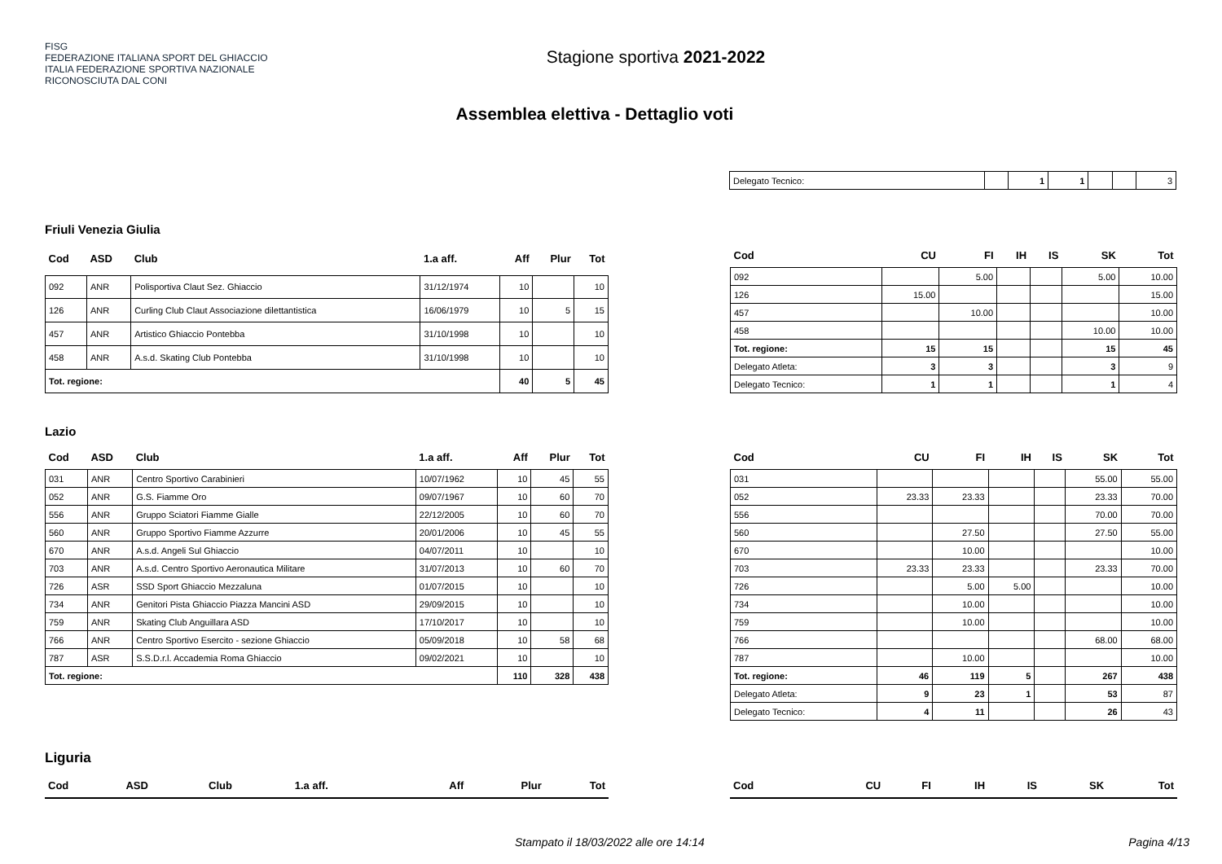FISG
FEDERAZIONE ITALIANA SPORT DEL GHIACCIO
ITALIA FEDERAZIONE SPORTIVA NAZIONALE RICONOSCIUTA DAL CONI
Stagione sportiva 2021-2022
Assemblea elettiva - Dettaglio voti
| Delegato Tecnico: | | 1 | 1 | | | 3 |
Friuli Venezia Giulia
| Cod | ASD | Club | 1.a aff. | Aff | Plur | Tot |
| --- | --- | --- | --- | --- | --- | --- |
| 092 | ANR | Polisportiva Claut Sez. Ghiaccio | 31/12/1974 | 10 | | 10 |
| 126 | ANR | Curling Club Claut Associazione dilettantistica | 16/06/1979 | 10 | 5 | 15 |
| 457 | ANR | Artistico Ghiaccio Pontebba | 31/10/1998 | 10 | | 10 |
| 458 | ANR | A.s.d. Skating Club Pontebba | 31/10/1998 | 10 | | 10 |
| Tot. regione: | | | | 40 | 5 | 45 |
| Cod | CU | FI | IH | IS | SK | Tot |
| --- | --- | --- | --- | --- | --- | --- |
| 092 | | 5.00 | | | 5.00 | 10.00 |
| 126 | 15.00 | | | | | 15.00 |
| 457 | | 10.00 | | | | 10.00 |
| 458 | | | | | 10.00 | 10.00 |
| Tot. regione: | 15 | 15 | | | 15 | 45 |
| Delegato Atleta: | 3 | 3 | | | 3 | 9 |
| Delegato Tecnico: | 1 | 1 | | | 1 | 4 |
Lazio
| Cod | ASD | Club | 1.a aff. | Aff | Plur | Tot |
| --- | --- | --- | --- | --- | --- | --- |
| 031 | ANR | Centro Sportivo Carabinieri | 10/07/1962 | 10 | 45 | 55 |
| 052 | ANR | G.S. Fiamme Oro | 09/07/1967 | 10 | 60 | 70 |
| 556 | ANR | Gruppo Sciatori Fiamme Gialle | 22/12/2005 | 10 | 60 | 70 |
| 560 | ANR | Gruppo Sportivo Fiamme Azzurre | 20/01/2006 | 10 | 45 | 55 |
| 670 | ANR | A.s.d. Angeli Sul Ghiaccio | 04/07/2011 | 10 | | 10 |
| 703 | ANR | A.s.d. Centro Sportivo Aeronautica Militare | 31/07/2013 | 10 | 60 | 70 |
| 726 | ASR | SSD Sport Ghiaccio Mezzaluna | 01/07/2015 | 10 | | 10 |
| 734 | ANR | Genitori Pista Ghiaccio Piazza Mancini ASD | 29/09/2015 | 10 | | 10 |
| 759 | ANR | Skating Club Anguillara ASD | 17/10/2017 | 10 | | 10 |
| 766 | ANR | Centro Sportivo Esercito - sezione Ghiaccio | 05/09/2018 | 10 | 58 | 68 |
| 787 | ASR | S.S.D.r.l. Accademia Roma Ghiaccio | 09/02/2021 | 10 | | 10 |
| Tot. regione: | | | | 110 | 328 | 438 |
| Cod | CU | FI | IH | IS | SK | Tot |
| --- | --- | --- | --- | --- | --- | --- |
| 031 | | | | | 55.00 | 55.00 |
| 052 | 23.33 | 23.33 | | | 23.33 | 70.00 |
| 556 | | | | | 70.00 | 70.00 |
| 560 | | 27.50 | | | 27.50 | 55.00 |
| 670 | | 10.00 | | | | 10.00 |
| 703 | 23.33 | 23.33 | | | 23.33 | 70.00 |
| 726 | | 5.00 | 5.00 | | | 10.00 |
| 734 | | 10.00 | | | | 10.00 |
| 759 | | 10.00 | | | | 10.00 |
| 766 | | | | | 68.00 | 68.00 |
| 787 | | 10.00 | | | | 10.00 |
| Tot. regione: | 46 | 119 | 5 | | 267 | 438 |
| Delegato Atleta: | 9 | 23 | 1 | | 53 | 87 |
| Delegato Tecnico: | 4 | 11 | | | 26 | 43 |
Liguria
| Cod | ASD | Club | 1.a aff. | Aff | Plur | Tot |
| --- | --- | --- | --- | --- | --- | --- |
| Cod | CU | FI | IH | IS | SK | Tot |
| --- | --- | --- | --- | --- | --- | --- |
Stampato il 18/03/2022 alle ore 14:14 Pagina 4/13